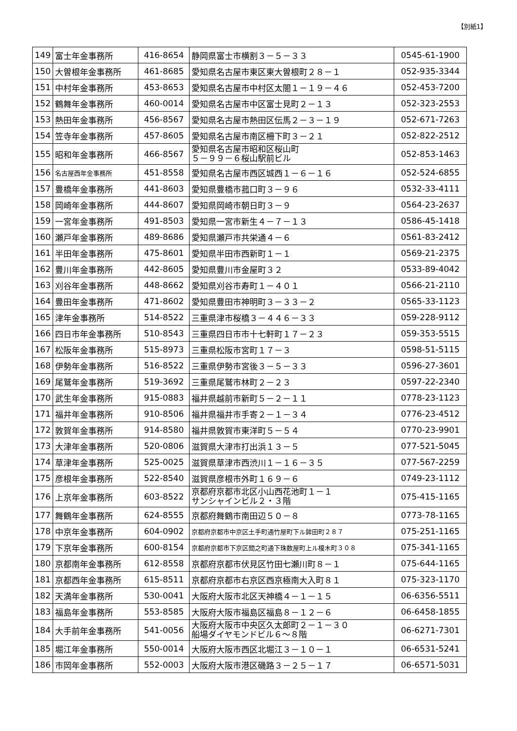【別紙1】
| 149 | 富士年金事務所 | 416-8654 | 静岡県富士市横割３－５－３３ | 0545-61-1900 |
| 150 | 大曽根年金事務所 | 461-8685 | 愛知県名古屋市東区東大曽根町２８－１ | 052-935-3344 |
| 151 | 中村年金事務所 | 453-8653 | 愛知県名古屋市中村区太閤１－１９－４６ | 052-453-7200 |
| 152 | 鶴舞年金事務所 | 460-0014 | 愛知県名古屋市中区富士見町２－１３ | 052-323-2553 |
| 153 | 熱田年金事務所 | 456-8567 | 愛知県名古屋市熱田区伝馬２－３－１９ | 052-671-7263 |
| 154 | 笠寺年金事務所 | 457-8605 | 愛知県名古屋市南区柵下町３－２１ | 052-822-2512 |
| 155 | 昭和年金事務所 | 466-8567 | 愛知県名古屋市昭和区桜山町 ５－９９－６桜山駅前ビル | 052-853-1463 |
| 156 | 名古屋西年金事務所 | 451-8558 | 愛知県名古屋市西区城西１－６－１６ | 052-524-6855 |
| 157 | 豊橋年金事務所 | 441-8603 | 愛知県豊橋市菰口町３－９６ | 0532-33-4111 |
| 158 | 岡崎年金事務所 | 444-8607 | 愛知県岡崎市朝日町３－９ | 0564-23-2637 |
| 159 | 一宮年金事務所 | 491-8503 | 愛知県一宮市新生４－７－１３ | 0586-45-1418 |
| 160 | 瀬戸年金事務所 | 489-8686 | 愛知県瀬戸市共栄通４－６ | 0561-83-2412 |
| 161 | 半田年金事務所 | 475-8601 | 愛知県半田市西新町１－１ | 0569-21-2375 |
| 162 | 豊川年金事務所 | 442-8605 | 愛知県豊川市金屋町３２ | 0533-89-4042 |
| 163 | 刈谷年金事務所 | 448-8662 | 愛知県刈谷市寿町１－４０１ | 0566-21-2110 |
| 164 | 豊田年金事務所 | 471-8602 | 愛知県豊田市神明町３－３３－２ | 0565-33-1123 |
| 165 | 津年金事務所 | 514-8522 | 三重県津市桜橋３－４４６－３３ | 059-228-9112 |
| 166 | 四日市年金事務所 | 510-8543 | 三重県四日市市十七軒町１７－２３ | 059-353-5515 |
| 167 | 松阪年金事務所 | 515-8973 | 三重県松阪市宮町１７－３ | 0598-51-5115 |
| 168 | 伊勢年金事務所 | 516-8522 | 三重県伊勢市宮後３－５－３３ | 0596-27-3601 |
| 169 | 尾鷲年金事務所 | 519-3692 | 三重県尾鷲市林町２－２３ | 0597-22-2340 |
| 170 | 武生年金事務所 | 915-0883 | 福井県越前市新町５－２－１１ | 0778-23-1123 |
| 171 | 福井年金事務所 | 910-8506 | 福井県福井市手寄２－１－３４ | 0776-23-4512 |
| 172 | 敦賀年金事務所 | 914-8580 | 福井県敦賀市東洋町５－５４ | 0770-23-9901 |
| 173 | 大津年金事務所 | 520-0806 | 滋賀県大津市打出浜１３－５ | 077-521-5045 |
| 174 | 草津年金事務所 | 525-0025 | 滋賀県草津市西渋川１－１６－３５ | 077-567-2259 |
| 175 | 彦根年金事務所 | 522-8540 | 滋賀県彦根市外町１６９－６ | 0749-23-1112 |
| 176 | 上京年金事務所 | 603-8522 | 京都府京都市北区小山西花池町１－１ サンシャインビル２・３階 | 075-415-1165 |
| 177 | 舞鶴年金事務所 | 624-8555 | 京都府舞鶴市南田辺５０－８ | 0773-78-1165 |
| 178 | 中京年金事務所 | 604-0902 | 京都府京都市中京区土手町通竹屋町下ル鉾田町２８７ | 075-251-1165 |
| 179 | 下京年金事務所 | 600-8154 | 京都府京都市下京区間之町通下珠数屋町上ル榎木町３０８ | 075-341-1165 |
| 180 | 京都南年金事務所 | 612-8558 | 京都府京都市伏見区竹田七瀬川町８－１ | 075-644-1165 |
| 181 | 京都西年金事務所 | 615-8511 | 京都府京都市右京区西京極南大入町８１ | 075-323-1170 |
| 182 | 天満年金事務所 | 530-0041 | 大阪府大阪市北区天神橋４－１－１５ | 06-6356-5511 |
| 183 | 福島年金事務所 | 553-8585 | 大阪府大阪市福島区福島８－１２－６ | 06-6458-1855 |
| 184 | 大手前年金事務所 | 541-0056 | 大阪府大阪市中央区久太郎町２－１－３０ 船場ダイヤモンドビル６～８階 | 06-6271-7301 |
| 185 | 堀江年金事務所 | 550-0014 | 大阪府大阪市西区北堀江３－１０－１ | 06-6531-5241 |
| 186 | 市岡年金事務所 | 552-0003 | 大阪府大阪市港区磯路３－２５－１７ | 06-6571-5031 |